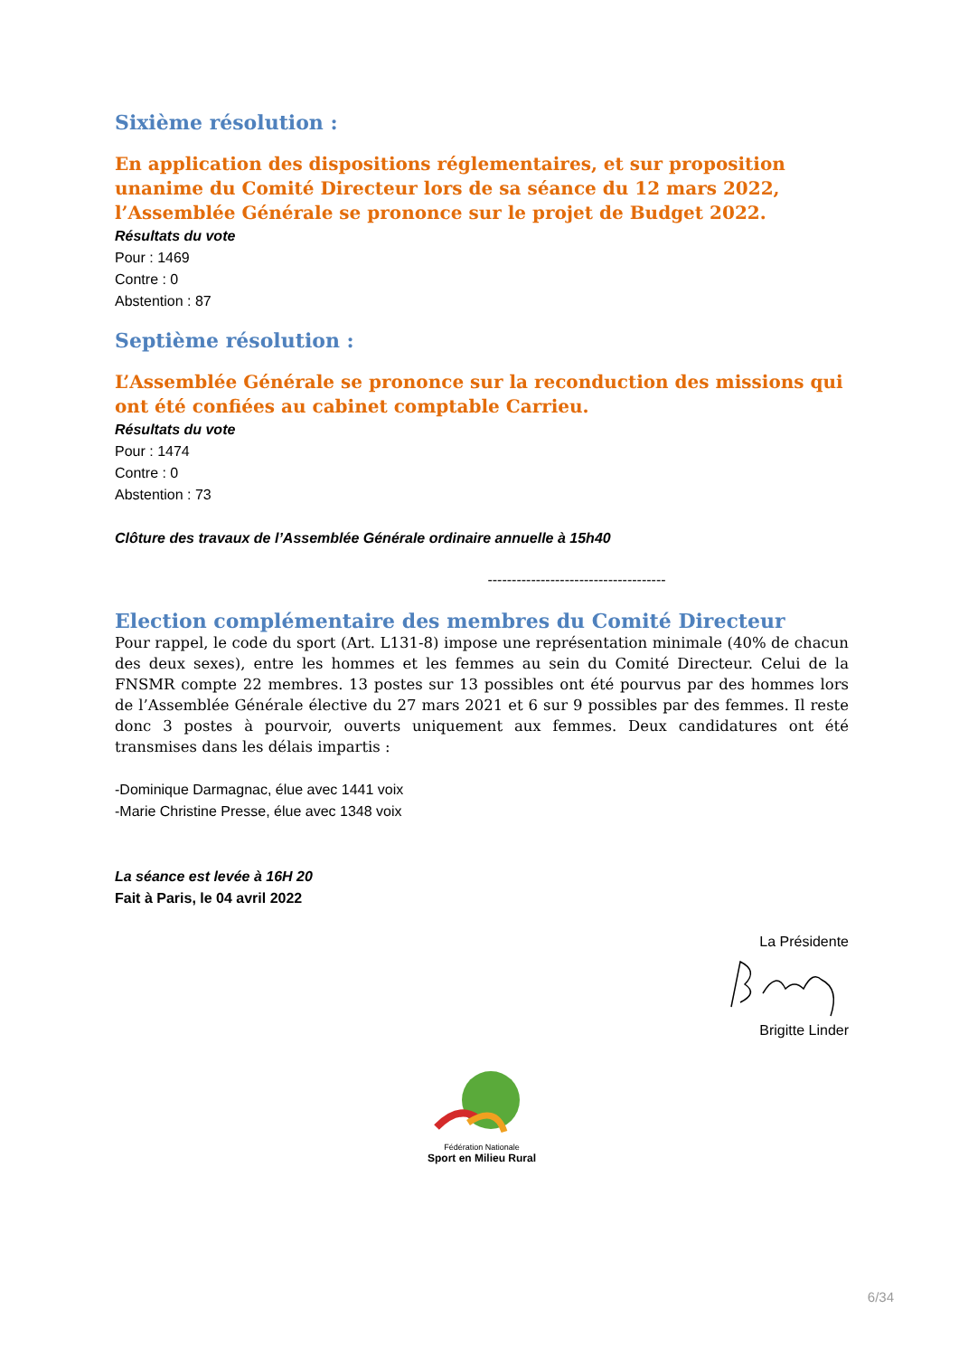Sixième résolution :
En application des dispositions réglementaires, et sur proposition unanime du Comité Directeur lors de sa séance du 12 mars 2022, l’Assemblée Générale se prononce sur le projet de Budget 2022.
Résultats du vote
Pour : 1469
Contre : 0
Abstention : 87
Septième résolution :
L’Assemblée Générale se prononce sur la reconduction des missions qui ont été confiées au cabinet comptable Carrieu.
Résultats du vote
Pour : 1474
Contre : 0
Abstention : 73
Clôture des travaux de l’Assemblée Générale ordinaire annuelle à 15h40
-------------------------------------
Election complémentaire des membres du Comité Directeur
Pour rappel, le code du sport (Art. L131-8) impose une représentation minimale (40% de chacun des deux sexes), entre les hommes et les femmes au sein du Comité Directeur. Celui de la FNSMR compte 22 membres. 13 postes sur 13 possibles ont été pourvus par des hommes lors de l’Assemblée Générale élective du 27 mars 2021 et 6 sur 9 possibles par des femmes. Il reste donc 3 postes à pourvoir, ouverts uniquement aux femmes. Deux candidatures ont été transmises dans les délais impartis :
-Dominique Darmagnac, élue avec 1441 voix
-Marie Christine Presse, élue avec 1348 voix
La séance est levée à 16H 20
Fait à Paris, le 04 avril 2022
La Présidente
Brigitte Linder
Fédération Nationale
Sport en Milieu Rural
6/34